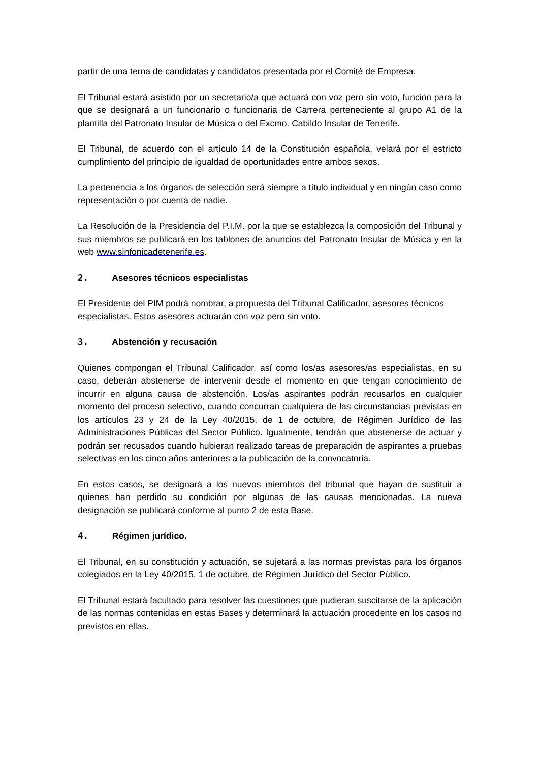partir de una terna de candidatas y candidatos presentada por el Comité de Empresa.
El Tribunal estará asistido por un secretario/a que actuará con voz pero sin voto, función para la que se designará a un funcionario o funcionaria de Carrera perteneciente al grupo A1 de la plantilla del Patronato Insular de Música o del Excmo. Cabildo Insular de Tenerife.
El Tribunal, de acuerdo con el artículo 14 de la Constitución española, velará por el estricto cumplimiento del principio de igualdad de oportunidades entre ambos sexos.
La pertenencia a los órganos de selección será siempre a título individual y en ningún caso como representación o por cuenta de nadie.
La Resolución de la Presidencia del P.I.M. por la que se establezca la composición del Tribunal y sus miembros se publicará en los tablones de anuncios del Patronato Insular de Música y en la web www.sinfonicadetenerife.es.
2. Asesores técnicos especialistas
El Presidente del PIM podrá nombrar, a propuesta del Tribunal Calificador, asesores técnicos especialistas. Estos asesores actuarán con voz pero sin voto.
3. Abstención y recusación
Quienes compongan el Tribunal Calificador, así como los/as asesores/as especialistas, en su caso, deberán abstenerse de intervenir desde el momento en que tengan conocimiento de incurrir en alguna causa de abstención. Los/as aspirantes podrán recusarlos en cualquier momento del proceso selectivo, cuando concurran cualquiera de las circunstancias previstas en los artículos 23 y 24 de la Ley 40/2015, de 1 de octubre, de Régimen Jurídico de las Administraciones Públicas del Sector Público. Igualmente, tendrán que abstenerse de actuar y podrán ser recusados cuando hubieran realizado tareas de preparación de aspirantes a pruebas selectivas en los cinco años anteriores a la publicación de la convocatoria.
En estos casos, se designará a los nuevos miembros del tribunal que hayan de sustituir a quienes han perdido su condición por algunas de las causas mencionadas. La nueva designación se publicará conforme al punto 2 de esta Base.
4. Régimen jurídico.
El Tribunal, en su constitución y actuación, se sujetará a las normas previstas para los órganos colegiados en la Ley 40/2015, 1 de octubre, de Régimen Jurídico del Sector Público.
El Tribunal estará facultado para resolver las cuestiones que pudieran suscitarse de la aplicación de las normas contenidas en estas Bases y determinará la actuación procedente en los casos no previstos en ellas.